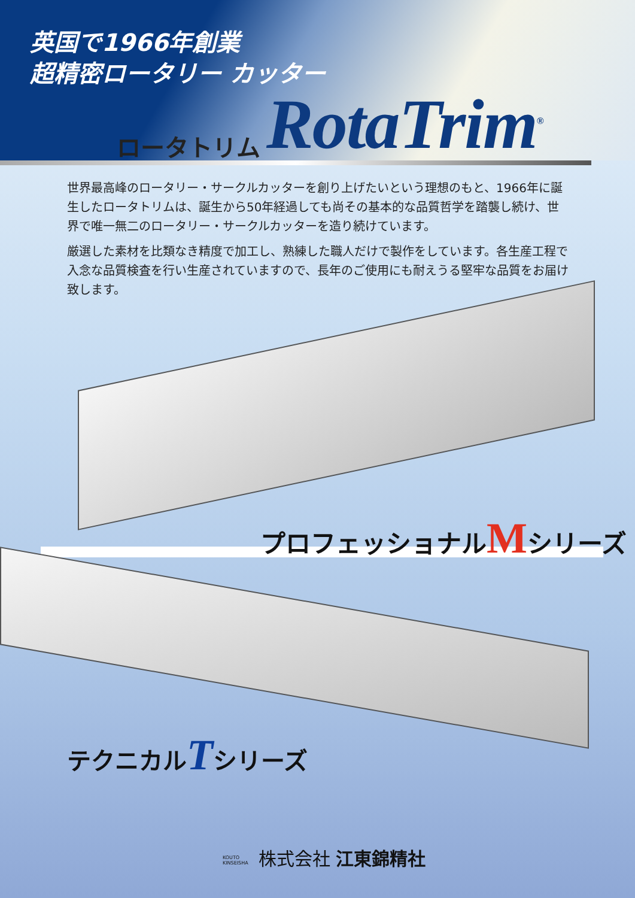英国で1966年創業
超精密ロータリー カッター
ロータトリム RotaTrim<sup>®</sup>
世界最高峰のロータリー・サークルカッターを創り上げたいという理想のもと、1966年に誕生したロータトリムは、誕生から50年経過しても尚その基本的な品質哲学を踏襲し続け、世界で唯一無二のロータリー・サークルカッターを造り続けています。
厳選した素材を比類なき精度で加工し、熟練した職人だけで製作をしています。各生産工程で入念な品質検査を行い生産されていますので、長年のご使用にも耐えうる堅牢な品質をお届け致します。
プロフェッショナルMシリーズ
テクニカルTシリーズ
KOUTO KINSEISHA 株式会社 江東錦精社